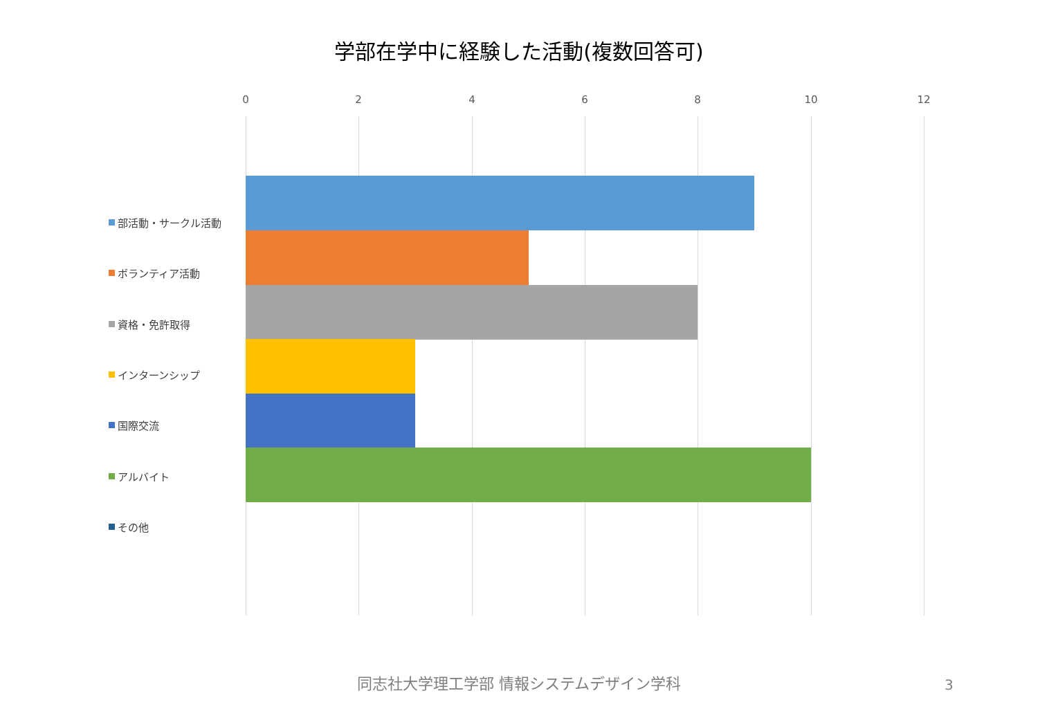学部在学中に経験した活動(複数回答可)
0 2 4 6 8 10 12
部活動・サークル活動
ボランティア活動
資格・免許取得
インターンシップ
国際交流
アルバイト
その他
同志社大学理工学部 情報システムデザイン学科 3